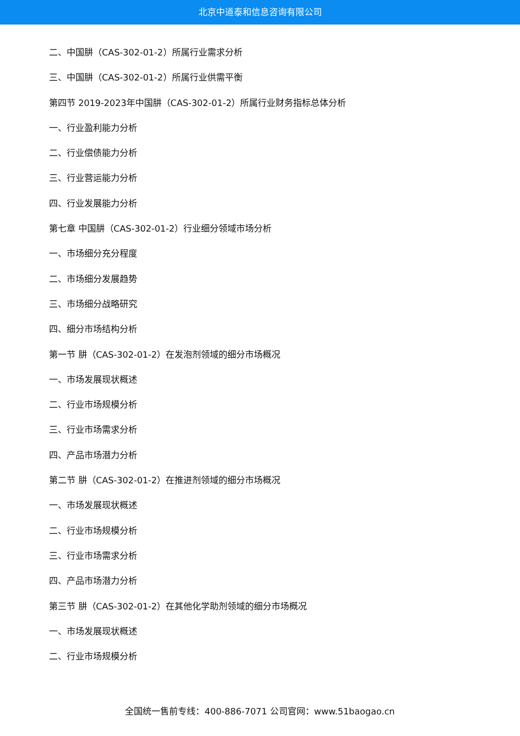北京中道泰和信息咨询有限公司
二、中国肼（CAS-302-01-2）所属行业需求分析
三、中国肼（CAS-302-01-2）所属行业供需平衡
第四节 2019-2023年中国肼（CAS-302-01-2）所属行业财务指标总体分析
一、行业盈利能力分析
二、行业偿债能力分析
三、行业营运能力分析
四、行业发展能力分析
第七章 中国肼（CAS-302-01-2）行业细分领域市场分析
一、市场细分充分程度
二、市场细分发展趋势
三、市场细分战略研究
四、细分市场结构分析
第一节 肼（CAS-302-01-2）在发泡剂领域的细分市场概况
一、市场发展现状概述
二、行业市场规模分析
三、行业市场需求分析
四、产品市场潜力分析
第二节 肼（CAS-302-01-2）在推进剂领域的细分市场概况
一、市场发展现状概述
二、行业市场规模分析
三、行业市场需求分析
四、产品市场潜力分析
第三节 肼（CAS-302-01-2）在其他化学助剂领域的细分市场概况
一、市场发展现状概述
二、行业市场规模分析
全国统一售前专线：400-886-7071 公司官网：www.51baogao.cn